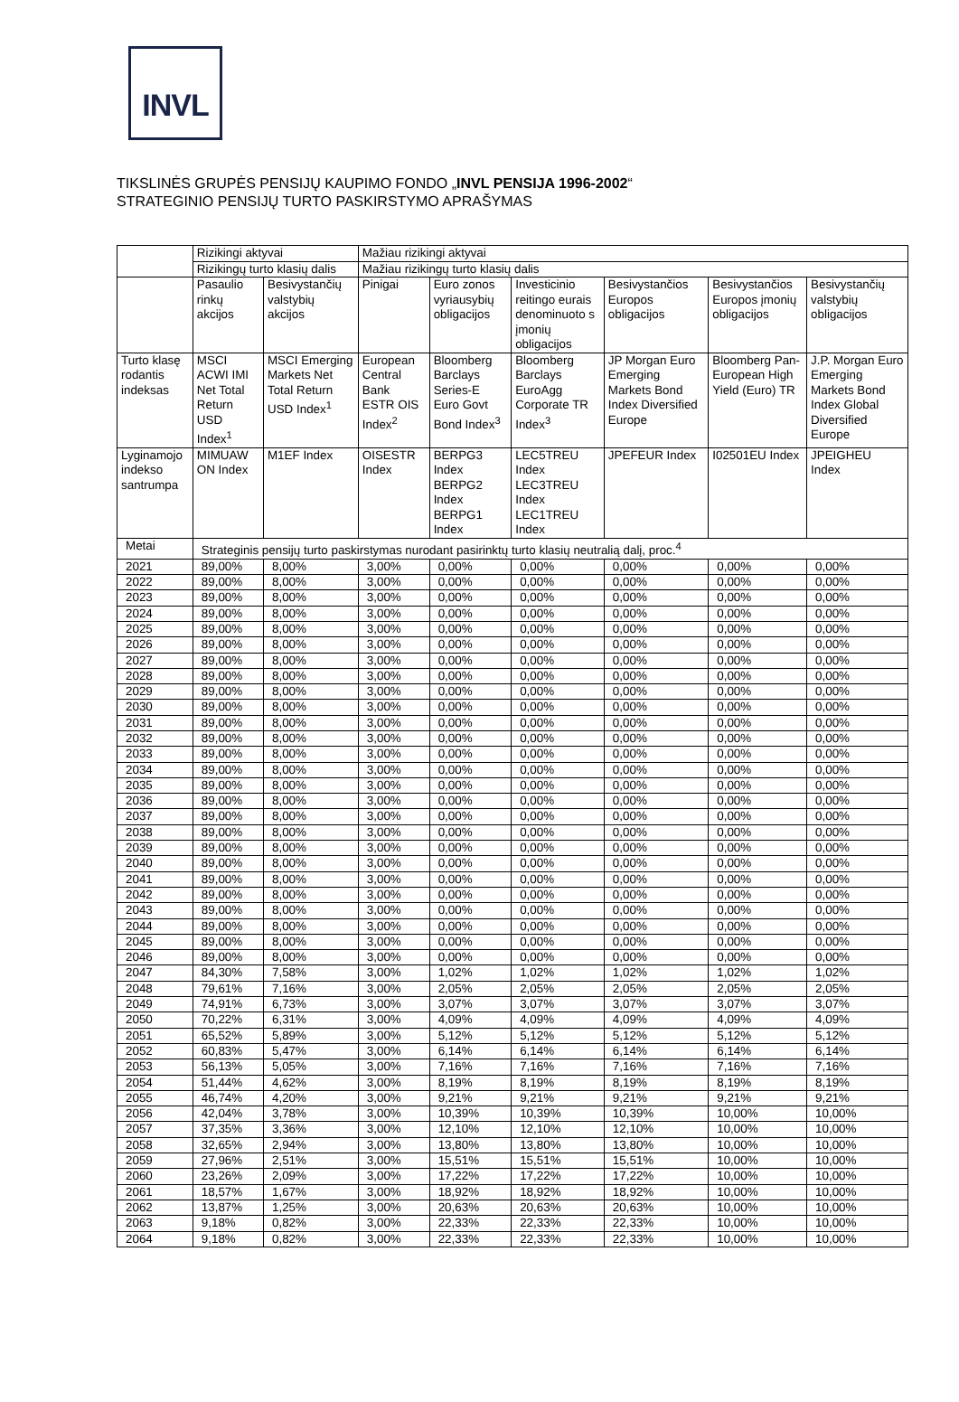INVL
TIKSLINĖS GRUPĖS PENSIJŲ KAUPIMO FONDO „INVL PENSIJA 1996-2002“
STRATEGINIO PENSIJŲ TURTO PASKIRSTYMO APRAŠYMAS
| | Rizikingi aktyvai | | Mažiau rizikingi aktyvai | | | | | |
| | Rizikingų turto klasių dalis | | Mažiau rizikingų turto klasių dalis | | | | | |
| | Pasaulio rinkų akcijos | Besivystančių valstybių akcijos | Pinigai | Euro zonos vyriausybių obligacijos | Investicinio reitingo eurais denominuoto s įmonių obligacijos | Besivystančios Europos obligacijos | Besivystančios Europos įmonių obligacijos | Besivystančių valstybių obligacijos |
| Turto klasę rodantis indeksas | MSCI ACWI IMI Net Total Return USD Index<sup>1</sup> | MSCI Emerging Markets Net Total Return USD Index<sup>1</sup> | European Central Bank ESTR OIS Index<sup>2</sup> | Bloomberg Barclays Series-E Euro Govt Bond Index<sup>3</sup> | Bloomberg Barclays EuroAgg Corporate TR Index<sup>3</sup> | JP Morgan Euro Emerging Markets Bond Index Diversified Europe | Bloomberg Pan-European High Yield (Euro) TR | J.P. Morgan Euro Emerging Markets Bond Index Global Diversified Europe |
| Lyginamojo indekso santrumpa | MIMUAW ON Index | M1EF Index | OISESTR Index | BERPG3 Index BERPG2 Index BERPG1 Index | LEC5TREU Index LEC3TREU Index LEC1TREU Index | JPEFEUR Index | I02501EU Index | JPEIGHEU Index |
| Metai | Strateginis pensijų turto paskirstymas nurodant pasirinktų turto klasių neutralią dalį, proc.<sup>4</sup> | | | | | | | |
| 2021 | 89,00% | 8,00% | 3,00% | 0,00% | 0,00% | 0,00% | 0,00% | 0,00% |
| 2022 | 89,00% | 8,00% | 3,00% | 0,00% | 0,00% | 0,00% | 0,00% | 0,00% |
| 2023 | 89,00% | 8,00% | 3,00% | 0,00% | 0,00% | 0,00% | 0,00% | 0,00% |
| 2024 | 89,00% | 8,00% | 3,00% | 0,00% | 0,00% | 0,00% | 0,00% | 0,00% |
| 2025 | 89,00% | 8,00% | 3,00% | 0,00% | 0,00% | 0,00% | 0,00% | 0,00% |
| 2026 | 89,00% | 8,00% | 3,00% | 0,00% | 0,00% | 0,00% | 0,00% | 0,00% |
| 2027 | 89,00% | 8,00% | 3,00% | 0,00% | 0,00% | 0,00% | 0,00% | 0,00% |
| 2028 | 89,00% | 8,00% | 3,00% | 0,00% | 0,00% | 0,00% | 0,00% | 0,00% |
| 2029 | 89,00% | 8,00% | 3,00% | 0,00% | 0,00% | 0,00% | 0,00% | 0,00% |
| 2030 | 89,00% | 8,00% | 3,00% | 0,00% | 0,00% | 0,00% | 0,00% | 0,00% |
| 2031 | 89,00% | 8,00% | 3,00% | 0,00% | 0,00% | 0,00% | 0,00% | 0,00% |
| 2032 | 89,00% | 8,00% | 3,00% | 0,00% | 0,00% | 0,00% | 0,00% | 0,00% |
| 2033 | 89,00% | 8,00% | 3,00% | 0,00% | 0,00% | 0,00% | 0,00% | 0,00% |
| 2034 | 89,00% | 8,00% | 3,00% | 0,00% | 0,00% | 0,00% | 0,00% | 0,00% |
| 2035 | 89,00% | 8,00% | 3,00% | 0,00% | 0,00% | 0,00% | 0,00% | 0,00% |
| 2036 | 89,00% | 8,00% | 3,00% | 0,00% | 0,00% | 0,00% | 0,00% | 0,00% |
| 2037 | 89,00% | 8,00% | 3,00% | 0,00% | 0,00% | 0,00% | 0,00% | 0,00% |
| 2038 | 89,00% | 8,00% | 3,00% | 0,00% | 0,00% | 0,00% | 0,00% | 0,00% |
| 2039 | 89,00% | 8,00% | 3,00% | 0,00% | 0,00% | 0,00% | 0,00% | 0,00% |
| 2040 | 89,00% | 8,00% | 3,00% | 0,00% | 0,00% | 0,00% | 0,00% | 0,00% |
| 2041 | 89,00% | 8,00% | 3,00% | 0,00% | 0,00% | 0,00% | 0,00% | 0,00% |
| 2042 | 89,00% | 8,00% | 3,00% | 0,00% | 0,00% | 0,00% | 0,00% | 0,00% |
| 2043 | 89,00% | 8,00% | 3,00% | 0,00% | 0,00% | 0,00% | 0,00% | 0,00% |
| 2044 | 89,00% | 8,00% | 3,00% | 0,00% | 0,00% | 0,00% | 0,00% | 0,00% |
| 2045 | 89,00% | 8,00% | 3,00% | 0,00% | 0,00% | 0,00% | 0,00% | 0,00% |
| 2046 | 89,00% | 8,00% | 3,00% | 0,00% | 0,00% | 0,00% | 0,00% | 0,00% |
| 2047 | 84,30% | 7,58% | 3,00% | 1,02% | 1,02% | 1,02% | 1,02% | 1,02% |
| 2048 | 79,61% | 7,16% | 3,00% | 2,05% | 2,05% | 2,05% | 2,05% | 2,05% |
| 2049 | 74,91% | 6,73% | 3,00% | 3,07% | 3,07% | 3,07% | 3,07% | 3,07% |
| 2050 | 70,22% | 6,31% | 3,00% | 4,09% | 4,09% | 4,09% | 4,09% | 4,09% |
| 2051 | 65,52% | 5,89% | 3,00% | 5,12% | 5,12% | 5,12% | 5,12% | 5,12% |
| 2052 | 60,83% | 5,47% | 3,00% | 6,14% | 6,14% | 6,14% | 6,14% | 6,14% |
| 2053 | 56,13% | 5,05% | 3,00% | 7,16% | 7,16% | 7,16% | 7,16% | 7,16% |
| 2054 | 51,44% | 4,62% | 3,00% | 8,19% | 8,19% | 8,19% | 8,19% | 8,19% |
| 2055 | 46,74% | 4,20% | 3,00% | 9,21% | 9,21% | 9,21% | 9,21% | 9,21% |
| 2056 | 42,04% | 3,78% | 3,00% | 10,39% | 10,39% | 10,39% | 10,00% | 10,00% |
| 2057 | 37,35% | 3,36% | 3,00% | 12,10% | 12,10% | 12,10% | 10,00% | 10,00% |
| 2058 | 32,65% | 2,94% | 3,00% | 13,80% | 13,80% | 13,80% | 10,00% | 10,00% |
| 2059 | 27,96% | 2,51% | 3,00% | 15,51% | 15,51% | 15,51% | 10,00% | 10,00% |
| 2060 | 23,26% | 2,09% | 3,00% | 17,22% | 17,22% | 17,22% | 10,00% | 10,00% |
| 2061 | 18,57% | 1,67% | 3,00% | 18,92% | 18,92% | 18,92% | 10,00% | 10,00% |
| 2062 | 13,87% | 1,25% | 3,00% | 20,63% | 20,63% | 20,63% | 10,00% | 10,00% |
| 2063 | 9,18% | 0,82% | 3,00% | 22,33% | 22,33% | 22,33% | 10,00% | 10,00% |
| 2064 | 9,18% | 0,82% | 3,00% | 22,33% | 22,33% | 22,33% | 10,00% | 10,00% |